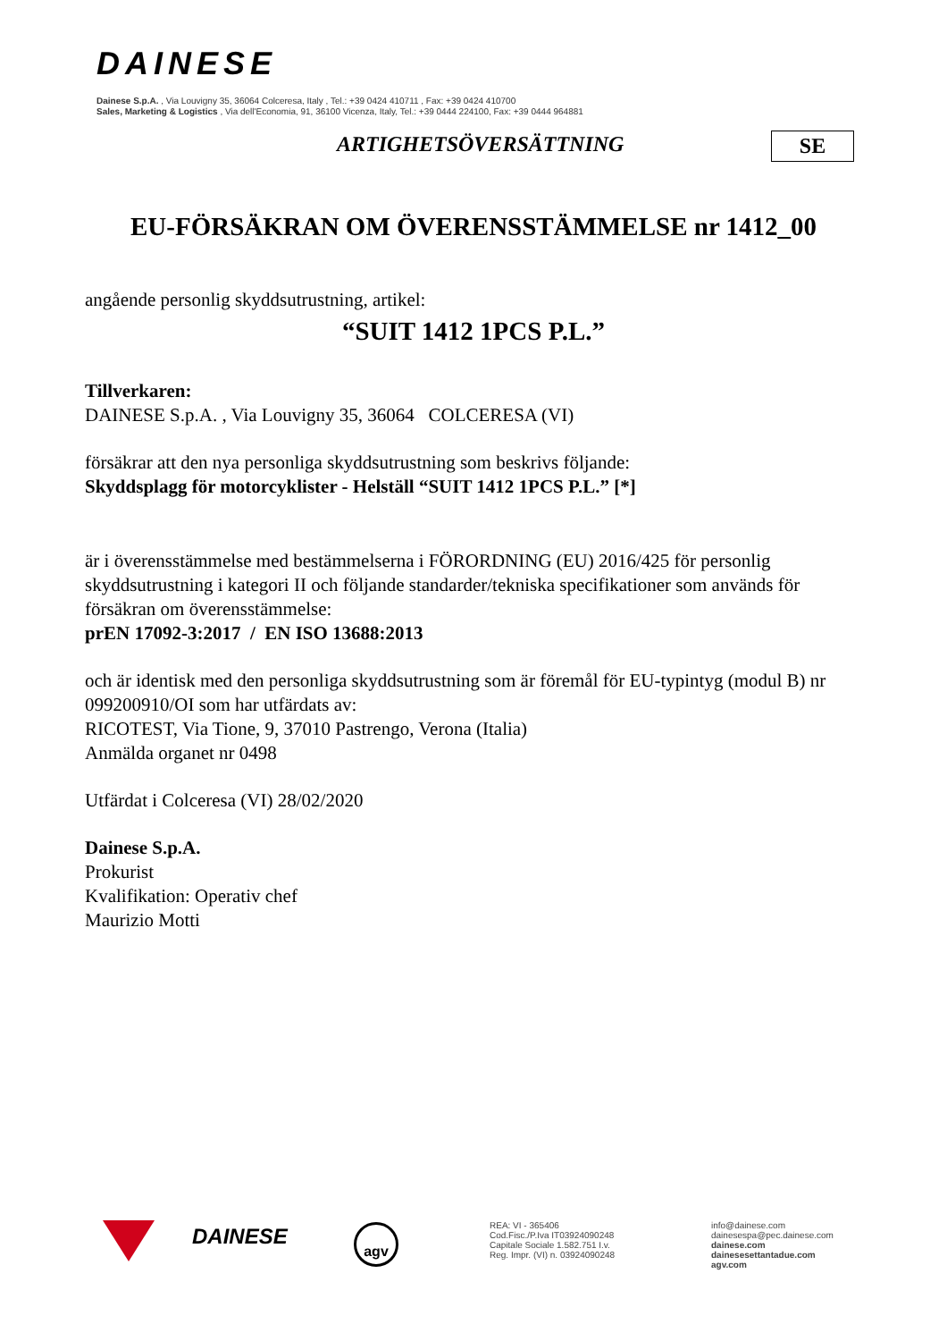DAINESE
Dainese S.p.A. , Via Louvigny 35, 36064 Colceresa, Italy , Tel.: +39 0424 410711 , Fax: +39 0424 410700
Sales, Marketing & Logistics , Via dell'Economia, 91, 36100 Vicenza, Italy, Tel.: +39 0444 224100, Fax: +39 0444 964881
ARTIGHETSÖVERSÄTTNING SE
EU-FÖRSÄKRAN OM ÖVERENSSTÄMMELSE nr 1412_00
angående personlig skyddsutrustning, artikel:
“SUIT 1412 1PCS P.L.”
Tillverkaren:
DAINESE S.p.A. , Via Louvigny 35, 36064 COLCERESA (VI)
försäkrar att den nya personliga skyddsutrustning som beskrivs följande:
Skyddsplagg för motorcyklister - Helställ “SUIT 1412 1PCS P.L.” [*]
är i överensstämmelse med bestämmelserna i FÖRORDNING (EU) 2016/425 för personlig skyddsutrustning i kategori II och följande standarder/tekniska specifikationer som används för försäkran om överensstämmelse:
prEN 17092-3:2017 / EN ISO 13688:2013
och är identisk med den personliga skyddsutrustning som är föremål för EU-typintyg (modul B) nr 099200910/OI som har utfärdats av:
RICOTEST, Via Tione, 9, 37010 Pastrengo, Verona (Italia)
Anmälda organet nr 0498
Utfärdat i Colceresa (VI) 28/02/2020
Dainese S.p.A.
Prokurist
Kvalifikation: Operativ chef
Maurizio Motti
DAINESE agv
REA: VI - 365406
Cod.Fisc./P.Iva IT03924090248
Capitale Sociale 1.582.751 I.v.
Reg. Impr. (VI) n. 03924090248
info@dainese.com
dainesespa@pec.dainese.com
dainese.com
dainesesettantadue.com
agv.com